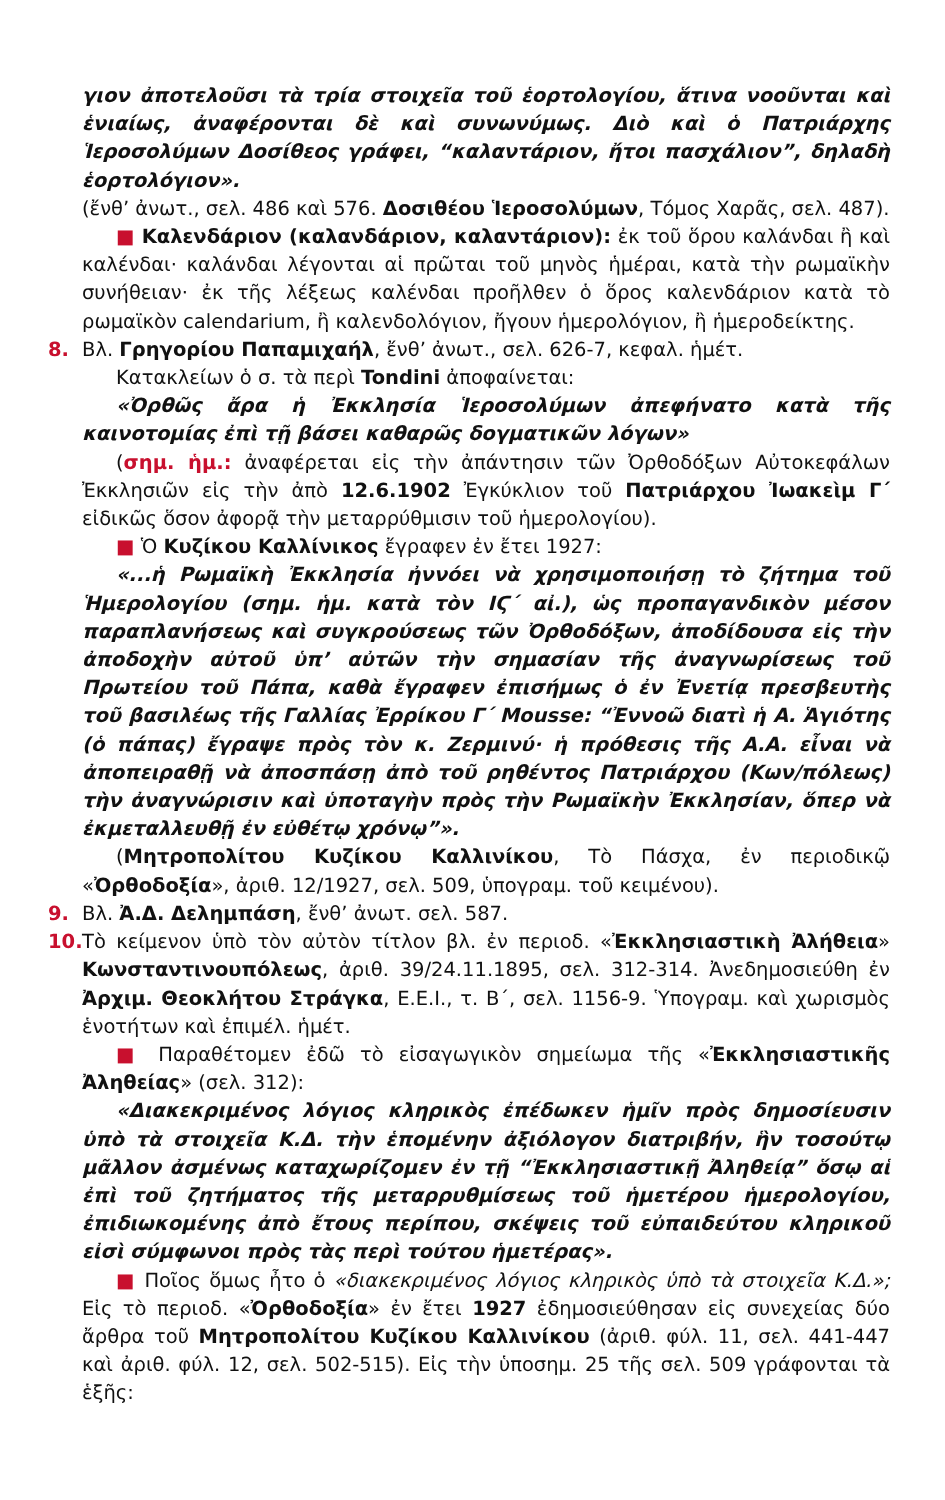γιον ἀποτελοῦσι τὰ τρία στοιχεῖα τοῦ ἑορτολογίου, ἅτινα νοοῦνται καὶ ἑνιαίως, ἀναφέρονται δὲ καὶ συνωνύμως. Διὸ καὶ ὁ Πατριάρχης Ἱεροσολύμων Δοσίθεος γράφει, “καλαντάριον, ἤτοι πασχάλιον”, δηλαδὴ ἑορτολόγιον».
(ἔνθ’ ἀνωτ., σελ. 486 καὶ 576. Δοσιθέου Ἱεροσολύμων, Τόμος Χαρᾶς, σελ. 487).
■ Καλενδάριον (καλανδάριον, καλαντάριον): ἐκ τοῦ ὅρου καλάνδαι ἢ καὶ καλένδαι· καλάνδαι λέγονται αἱ πρῶται τοῦ μηνὸς ἡμέραι, κατὰ τὴν ρωμαϊκὴν συνήθειαν· ἐκ τῆς λέξεως καλένδαι προῆλθεν ὁ ὅρος καλενδάριον κατὰ τὸ ρωμαϊκὸν calendarium, ἢ καλενδολόγιον, ἤγουν ἡμερολόγιον, ἢ ἡμεροδείκτης.
8. Βλ. Γρηγορίου Παπαμιχαήλ, ἔνθ’ ἀνωτ., σελ. 626-7, κεφαλ. ἡμέτ.
Κατακλείων ὁ σ. τὰ περὶ Tondini ἀποφαίνεται:
«Ὀρθῶς ἄρα ἡ Ἐκκλησία Ἱεροσολύμων ἀπεφήνατο κατὰ τῆς καινοτομίας ἐπὶ τῇ βάσει καθαρῶς δογματικῶν λόγων»
(σημ. ἡμ.: ἀναφέρεται εἰς τὴν ἀπάντησιν τῶν Ὀρθοδόξων Αὐτοκεφάλων Ἐκκλησιῶν εἰς τὴν ἀπὸ 12.6.1902 Ἐγκύκλιον τοῦ Πατριάρχου Ἰωακεὶμ Γ΄ εἰδικῶς ὅσον ἀφορᾷ τὴν μεταρρύθμισιν τοῦ ἡμερολογίου).
■ Ὁ Κυζίκου Καλλίνικος ἔγραφεν ἐν ἔτει 1927:
«...ἡ Ρωμαϊκὴ Ἐκκλησία ἠννόει νὰ χρησιμοποιήσῃ τὸ ζήτημα τοῦ Ἡμερολογίου (σημ. ἡμ. κατὰ τὸν ΙϚ΄ αἰ.), ὡς προπαγανδικὸν μέσον παραπλανήσεως καὶ συγκρούσεως τῶν Ὀρθοδόξων, ἀποδίδουσα εἰς τὴν ἀποδοχὴν αὐτοῦ ὑπ’ αὐτῶν τὴν σημασίαν τῆς ἀναγνωρίσεως τοῦ Πρωτείου τοῦ Πάπα, καθὰ ἔγραφεν ἐπισήμως ὁ ἐν Ἐνετίᾳ πρεσβευτὴς τοῦ βασιλέως τῆς Γαλλίας Ἐρρίκου Γ΄ Mousse: “Ἐννοῶ διατὶ ἡ Α. Ἁγιότης (ὁ πάπας) ἔγραψε πρὸς τὸν κ. Ζερμινύ· ἡ πρόθεσις τῆς Α.Α. εἶναι νὰ ἀποπειραθῇ νὰ ἀποσπάσῃ ἀπὸ τοῦ ρηθέντος Πατριάρχου (Κων/πόλεως) τὴν ἀναγνώρισιν καὶ ὑποταγὴν πρὸς τὴν Ρωμαϊκὴν Ἐκκλησίαν, ὅπερ νὰ ἐκμεταλλευθῇ ἐν εὐθέτῳ χρόνῳ”».
(Μητροπολίτου Κυζίκου Καλλινίκου, Τὸ Πάσχα, ἐν περιοδικῷ «Ὀρθοδοξία», ἀριθ. 12/1927, σελ. 509, ὑπογραμ. τοῦ κειμένου).
9. Βλ. Ἀ.Δ. Δελημπάση, ἔνθ’ ἀνωτ. σελ. 587.
10. Τὸ κείμενον ὑπὸ τὸν αὐτὸν τίτλον βλ. ἐν περιοδ. «Ἐκκλησιαστικὴ Ἀλήθεια» Κωνσταντινουπόλεως, ἀριθ. 39/24.11.1895, σελ. 312-314. Ἀνεδημοσιεύθη ἐν Ἀρχιμ. Θεοκλήτου Στράγκα, Ε.Ε.Ι., τ. Β΄, σελ. 1156-9. Ὑπογραμ. καὶ χωρισμὸς ἑνοτήτων καὶ ἐπιμέλ. ἡμέτ.
■ Παραθέτομεν ἐδῶ τὸ εἰσαγωγικὸν σημείωμα τῆς «Ἐκκλησιαστικῆς Ἀληθείας» (σελ. 312):
«Διακεκριμένος λόγιος κληρικὸς ἐπέδωκεν ἡμῖν πρὸς δημοσίευσιν ὑπὸ τὰ στοιχεῖα Κ.Δ. τὴν ἑπομένην ἀξιόλογον διατριβήν, ἣν τοσούτῳ μᾶλλον ἀσμένως καταχωρίζομεν ἐν τῇ “Ἐκκλησιαστικῇ Ἀληθείᾳ” ὅσῳ αἱ ἐπὶ τοῦ ζητήματος τῆς μεταρρυθμίσεως τοῦ ἡμετέρου ἡμερολογίου, ἐπιδιωκομένης ἀπὸ ἔτους περίπου, σκέψεις τοῦ εὐπαιδεύτου κληρικοῦ εἰσὶ σύμφωνοι πρὸς τὰς περὶ τούτου ἡμετέρας».
■ Ποῖος ὅμως ἦτο ὁ «διακεκριμένος λόγιος κληρικὸς ὑπὸ τὰ στοιχεῖα Κ.Δ.»; Εἰς τὸ περιοδ. «Ὀρθοδοξία» ἐν ἔτει 1927 ἐδημοσιεύθησαν εἰς συνεχείας δύο ἄρθρα τοῦ Μητροπολίτου Κυζίκου Καλλινίκου (ἀριθ. φύλ. 11, σελ. 441-447 καὶ ἀριθ. φύλ. 12, σελ. 502-515). Εἰς τὴν ὑποσημ. 25 τῆς σελ. 509 γράφονται τὰ ἑξῆς: